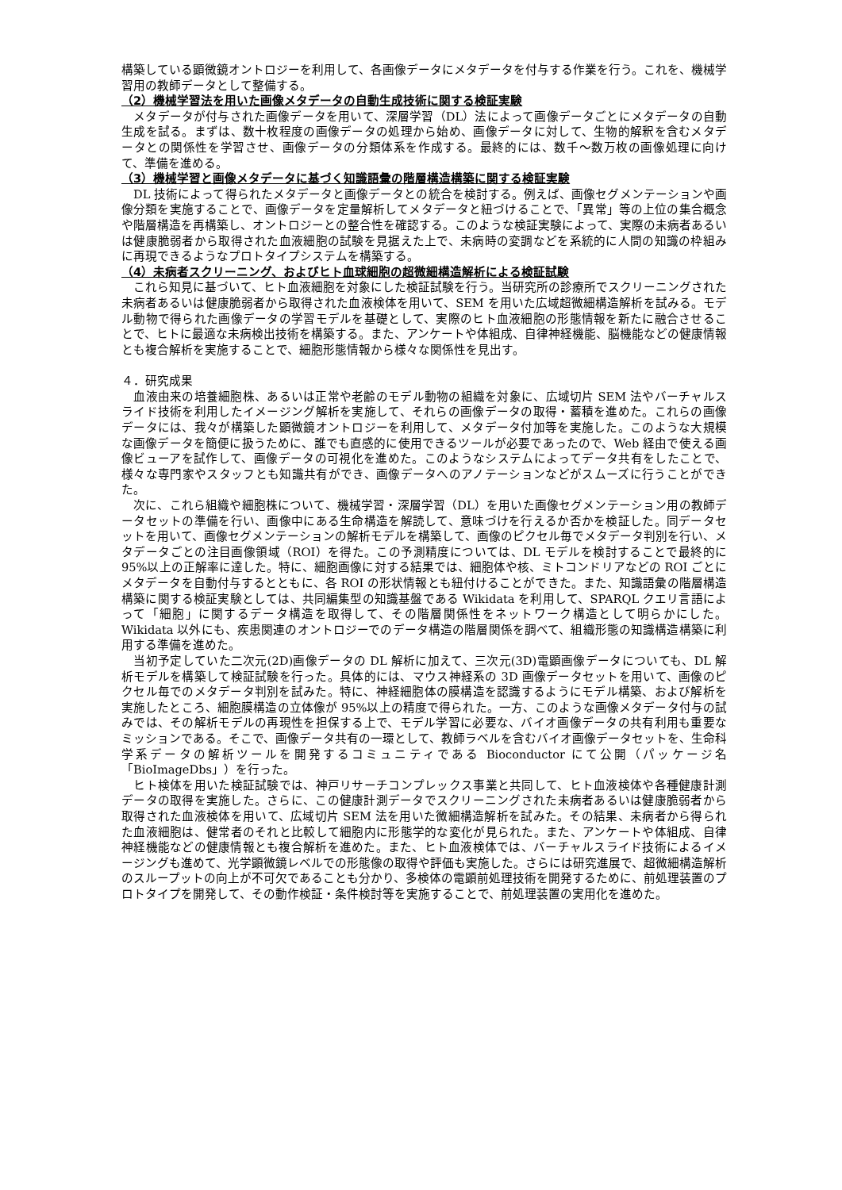構築している顕微鏡オントロジーを利用して、各画像データにメタデータを付与する作業を行う。これを、機械学習用の教師データとして整備する。
（2）機械学習法を用いた画像メタデータの自動生成技術に関する検証実験
　メタデータが付与された画像データを用いて、深層学習（DL）法によって画像データごとにメタデータの自動生成を試る。まずは、数十枚程度の画像データの処理から始め、画像データに対して、生物的解釈を含むメタデータとの関係性を学習させ、画像データの分類体系を作成する。最終的には、数千～数万枚の画像処理に向けて、準備を進める。
（3）機械学習と画像メタデータに基づく知識語彙の階層構造構築に関する検証実験
　DL 技術によって得られたメタデータと画像データとの統合を検討する。例えば、画像セグメンテーションや画像分類を実施することで、画像データを定量解析してメタデータと紐づけることで、「異常」等の上位の集合概念や階層構造を再構築し、オントロジーとの整合性を確認する。このような検証実験によって、実際の未病者あるいは健康脆弱者から取得された血液細胞の試験を見据えた上で、未病時の変調などを系統的に人間の知識の枠組みに再現できるようなプロトタイプシステムを構築する。
（4）未病者スクリーニング、およびヒト血球細胞の超微細構造解析による検証試験
　これら知見に基づいて、ヒト血液細胞を対象にした検証試験を行う。当研究所の診療所でスクリーニングされた未病者あるいは健康脆弱者から取得された血液検体を用いて、SEM を用いた広域超微細構造解析を試みる。モデル動物で得られた画像データの学習モデルを基礎として、実際のヒト血液細胞の形態情報を新たに融合させることで、ヒトに最適な未病検出技術を構築する。また、アンケートや体組成、自律神経機能、脳機能などの健康情報とも複合解析を実施することで、細胞形態情報から様々な関係性を見出す。
４．研究成果
　血液由来の培養細胞株、あるいは正常や老齢のモデル動物の組織を対象に、広域切片 SEM 法やバーチャルスライド技術を利用したイメージング解析を実施して、それらの画像データの取得・蓄積を進めた。これらの画像データには、我々が構築した顕微鏡オントロジーを利用して、メタデータ付加等を実施した。このような大規模な画像データを簡便に扱うために、誰でも直感的に使用できるツールが必要であったので、Web 経由で使える画像ビューアを試作して、画像データの可視化を進めた。このようなシステムによってデータ共有をしたことで、様々な専門家やスタッフとも知識共有ができ、画像データへのアノテーションなどがスムーズに行うことができた。
　次に、これら組織や細胞株について、機械学習・深層学習（DL）を用いた画像セグメンテーション用の教師データセットの準備を行い、画像中にある生命構造を解読して、意味づけを行えるか否かを検証した。同データセットを用いて、画像セグメンテーションの解析モデルを構築して、画像のピクセル毎でメタデータ判別を行い、メタデータごとの注目画像領域（ROI）を得た。この予測精度については、DL モデルを検討することで最終的に 95%以上の正解率に達した。特に、細胞画像に対する結果では、細胞体や核、ミトコンドリアなどの ROI ごとにメタデータを自動付与するとともに、各 ROI の形状情報とも紐付けることができた。また、知識語彙の階層構造構築に関する検証実験としては、共同編集型の知識基盤である Wikidata を利用して、SPARQL クエリ言語によって「細胞」に関するデータ構造を取得して、その階層関係性をネットワーク構造として明らかにした。Wikidata 以外にも、疾患関連のオントロジーでのデータ構造の階層関係を調べて、組織形態の知識構造構築に利用する準備を進めた。
　当初予定していた二次元(2D)画像データの DL 解析に加えて、三次元(3D)電顕画像データについても、DL 解析モデルを構築して検証試験を行った。具体的には、マウス神経系の 3D 画像データセットを用いて、画像のピクセル毎でのメタデータ判別を試みた。特に、神経細胞体の膜構造を認識するようにモデル構築、および解析を実施したところ、細胞膜構造の立体像が 95%以上の精度で得られた。一方、このような画像メタデータ付与の試みでは、その解析モデルの再現性を担保する上で、モデル学習に必要な、バイオ画像データの共有利用も重要なミッションである。そこで、画像データ共有の一環として、教師ラベルを含むバイオ画像データセットを、生命科学系データの解析ツールを開発するコミュニティである Bioconductor にて公開（パッケージ名「BioImageDbs」）を行った。
　ヒト検体を用いた検証試験では、神戸リサーチコンプレックス事業と共同して、ヒト血液検体や各種健康計測データの取得を実施した。さらに、この健康計測データでスクリーニングされた未病者あるいは健康脆弱者から取得された血液検体を用いて、広域切片 SEM 法を用いた微細構造解析を試みた。その結果、未病者から得られた血液細胞は、健常者のそれと比較して細胞内に形態学的な変化が見られた。また、アンケートや体組成、自律神経機能などの健康情報とも複合解析を進めた。また、ヒト血液検体では、バーチャルスライド技術によるイメージングも進めて、光学顕微鏡レベルでの形態像の取得や評価も実施した。さらには研究進展で、超微細構造解析のスループットの向上が不可欠であることも分かり、多検体の電顕前処理技術を開発するために、前処理装置のプロトタイプを開発して、その動作検証・条件検討等を実施することで、前処理装置の実用化を進めた。